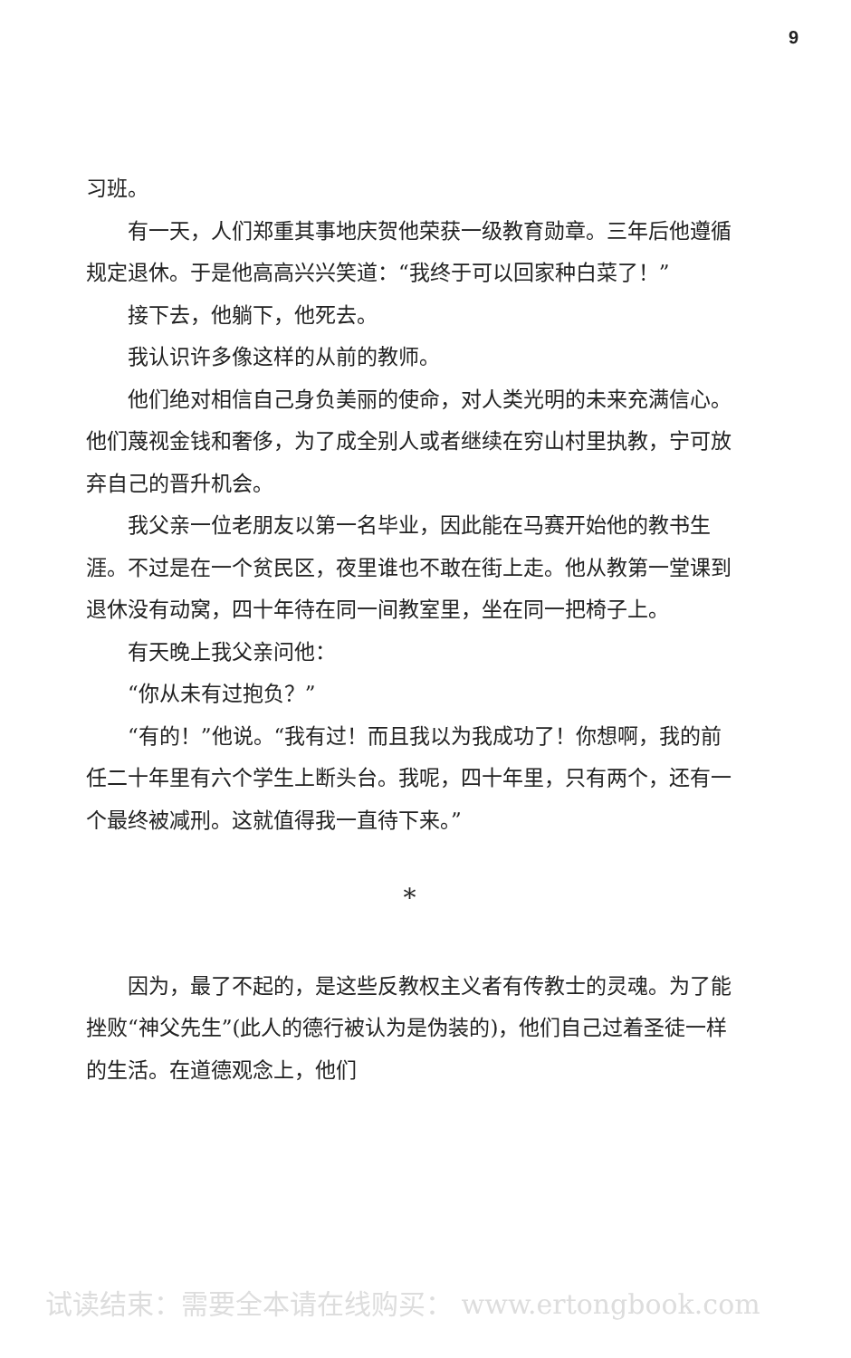9
习班。
有一天，人们郑重其事地庆贺他荣获一级教育勋章。三年后他遵循规定退休。于是他高高兴兴笑道：“我终于可以回家种白菜了！”
接下去，他躺下，他死去。
我认识许多像这样的从前的教师。
他们绝对相信自己身负美丽的使命，对人类光明的未来充满信心。他们蔑视金钱和奢侈，为了成全别人或者继续在穷山村里执教，宁可放弃自己的晋升机会。
我父亲一位老朋友以第一名毕业，因此能在马赛开始他的教书生涯。不过是在一个贫民区，夜里谁也不敢在街上走。他从教第一堂课到退休没有动窝，四十年待在同一间教室里，坐在同一把椅子上。
有天晚上我父亲问他：
“你从未有过抱负？”
“有的！”他说。“我有过！而且我以为我成功了！你想啊，我的前任二十年里有六个学生上断头台。我呢，四十年里，只有两个，还有一个最终被减刑。这就值得我一直待下来。”
*
因为，最了不起的，是这些反教权主义者有传教士的灵魂。为了能挫败“神父先生”(此人的德行被认为是伪装的)，他们自己过着圣徒一样的生活。在道德观念上，他们
试读结束：需要全本请在线购买： www.ertongbook.com